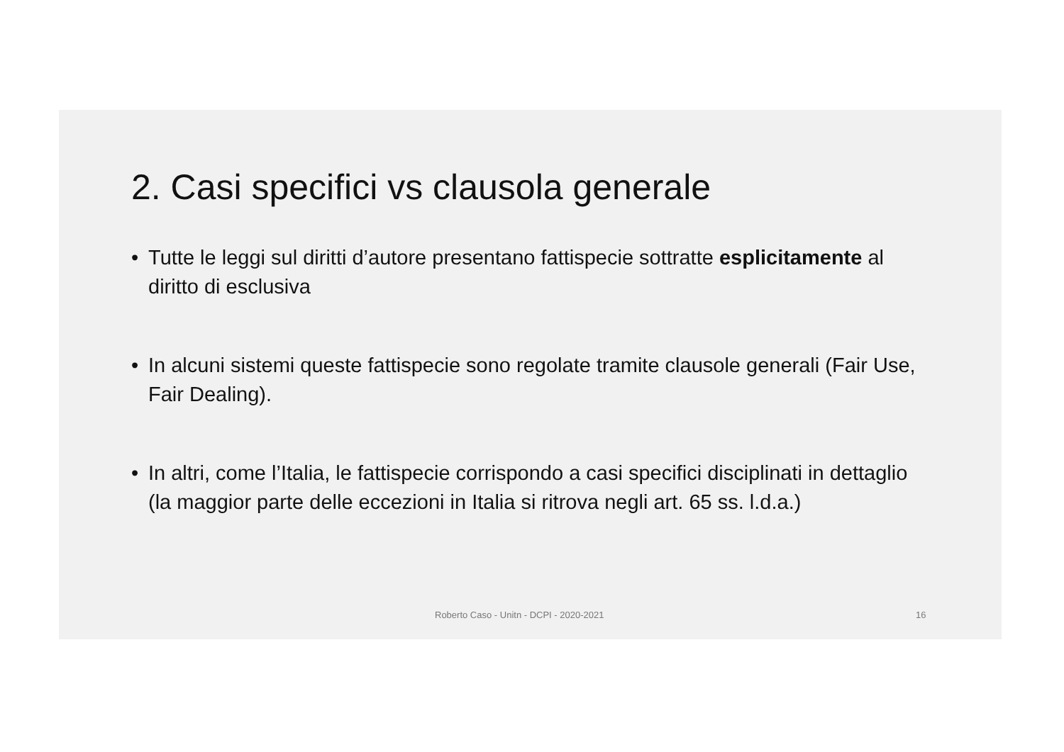2. Casi specifici vs clausola generale
• Tutte le leggi sul diritti d’autore presentano fattispecie sottratte esplicitamente al diritto di esclusiva
• In alcuni sistemi queste fattispecie sono regolate tramite clausole generali (Fair Use, Fair Dealing).
• In altri, come l’Italia, le fattispecie corrispondo a casi specifici disciplinati in dettaglio (la maggior parte delle eccezioni in Italia si ritrova negli art. 65 ss. l.d.a.)
Roberto Caso - Unitn - DCPI - 2020-2021 16